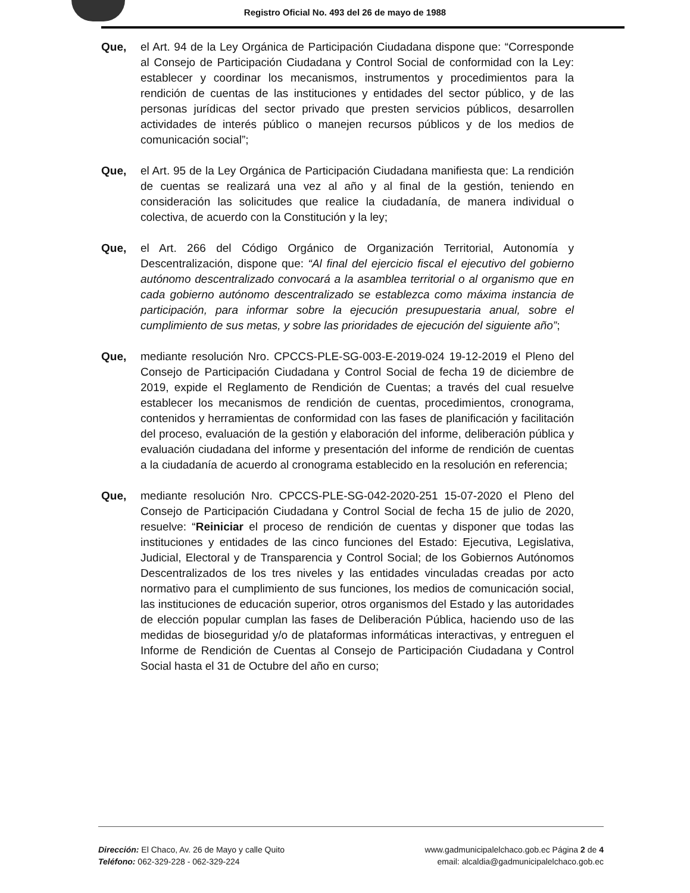Registro Oficial No. 493 del 26 de mayo de 1988
Que, el Art. 94 de la Ley Orgánica de Participación Ciudadana dispone que: “Corresponde al Consejo de Participación Ciudadana y Control Social de conformidad con la Ley: establecer y coordinar los mecanismos, instrumentos y procedimientos para la rendición de cuentas de las instituciones y entidades del sector público, y de las personas jurídicas del sector privado que presten servicios públicos, desarrollen actividades de interés público o manejen recursos públicos y de los medios de comunicación social”;
Que, el Art. 95 de la Ley Orgánica de Participación Ciudadana manifiesta que: La rendición de cuentas se realizará una vez al año y al final de la gestión, teniendo en consideración las solicitudes que realice la ciudadanía, de manera individual o colectiva, de acuerdo con la Constitución y la ley;
Que, el Art. 266 del Código Orgánico de Organización Territorial, Autonomía y Descentralización, dispone que: “Al final del ejercicio fiscal el ejecutivo del gobierno autónomo descentralizado convocará a la asamblea territorial o al organismo que en cada gobierno autónomo descentralizado se establezca como máxima instancia de participación, para informar sobre la ejecución presupuestaria anual, sobre el cumplimiento de sus metas, y sobre las prioridades de ejecución del siguiente año”;
Que, mediante resolución Nro. CPCCS-PLE-SG-003-E-2019-024 19-12-2019 el Pleno del Consejo de Participación Ciudadana y Control Social de fecha 19 de diciembre de 2019, expide el Reglamento de Rendición de Cuentas; a través del cual resuelve establecer los mecanismos de rendición de cuentas, procedimientos, cronograma, contenidos y herramientas de conformidad con las fases de planificación y facilitación del proceso, evaluación de la gestión y elaboración del informe, deliberación pública y evaluación ciudadana del informe y presentación del informe de rendición de cuentas a la ciudadanía de acuerdo al cronograma establecido en la resolución en referencia;
Que, mediante resolución Nro. CPCCS-PLE-SG-042-2020-251 15-07-2020 el Pleno del Consejo de Participación Ciudadana y Control Social de fecha 15 de julio de 2020, resuelve: “Reiniciar el proceso de rendición de cuentas y disponer que todas las instituciones y entidades de las cinco funciones del Estado: Ejecutiva, Legislativa, Judicial, Electoral y de Transparencia y Control Social; de los Gobiernos Autónomos Descentralizados de los tres niveles y las entidades vinculadas creadas por acto normativo para el cumplimiento de sus funciones, los medios de comunicación social, las instituciones de educación superior, otros organismos del Estado y las autoridades de elección popular cumplan las fases de Deliberación Pública, haciendo uso de las medidas de bioseguridad y/o de plataformas informáticas interactivas, y entreguen el Informe de Rendición de Cuentas al Consejo de Participación Ciudadana y Control Social hasta el 31 de Octubre del año en curso;
Dirección: El Chaco, Av. 26 de Mayo y calle Quito
Teléfono: 062-329-228 - 062-329-224
www.gadmunicipalelchaco.gob.ec Página 2 de 4
email: alcaldia@gadmunicipalelchaco.gob.ec